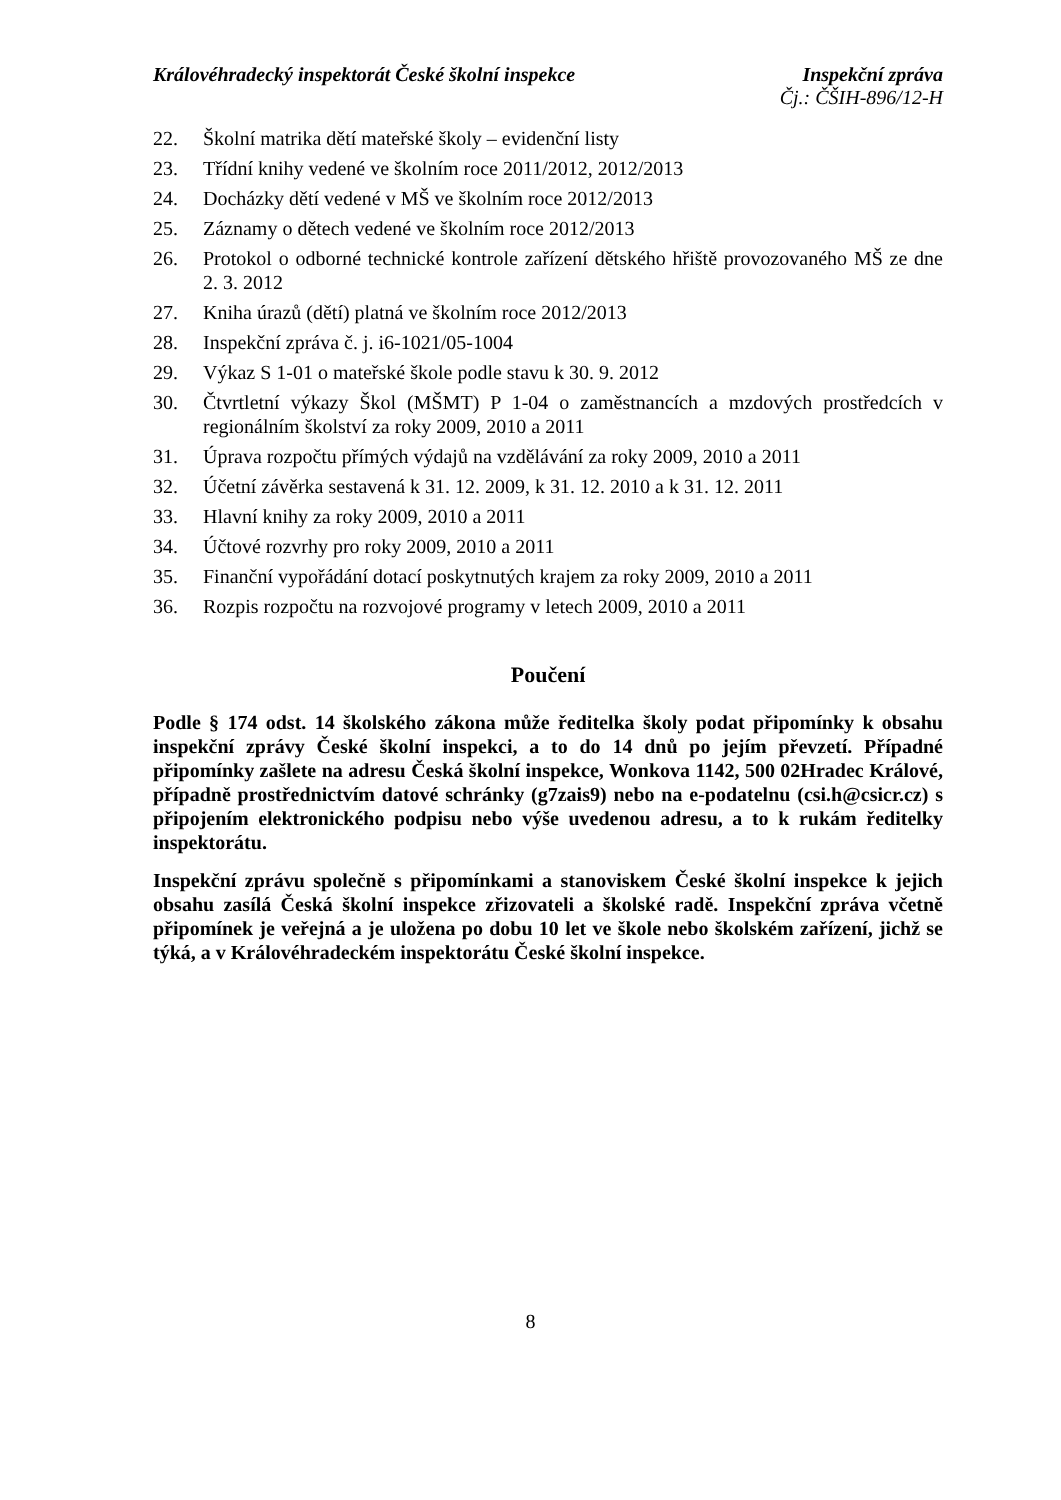Královéhradecký inspektorát České školní inspekce Inspekční zpráva
Čj.: ČŠIH-896/12-H
22. Školní matrika dětí mateřské školy – evidenční listy
23. Třídní knihy vedené ve školním roce 2011/2012, 2012/2013
24. Docházky dětí vedené v MŠ ve školním roce 2012/2013
25. Záznamy o dětech vedené ve školním roce 2012/2013
26. Protokol o odborné technické kontrole zařízení dětského hřiště provozovaného MŠ ze dne 2. 3. 2012
27. Kniha úrazů (dětí) platná ve školním roce 2012/2013
28. Inspekční zpráva č. j. i6-1021/05-1004
29. Výkaz S 1-01 o mateřské škole podle stavu k 30. 9. 2012
30. Čtvrtletní výkazy Škol (MŠMT) P 1-04 o zaměstnancích a mzdových prostředcích v regionálním školství za roky 2009, 2010 a 2011
31. Úprava rozpočtu přímých výdajů na vzdělávání za roky 2009, 2010 a 2011
32. Účetní závěrka sestavená k 31. 12. 2009, k 31. 12. 2010 a k 31. 12. 2011
33. Hlavní knihy za roky 2009, 2010 a 2011
34. Účtové rozvrhy pro roky 2009, 2010 a 2011
35. Finanční vypořádání dotací poskytnutých krajem za roky 2009, 2010 a 2011
36. Rozpis rozpočtu na rozvojové programy v letech 2009, 2010 a 2011
Poučení
Podle § 174 odst. 14 školského zákona může ředitelka školy podat připomínky k obsahu inspekční zprávy České školní inspekci, a to do 14 dnů po jejím převzetí. Případné připomínky zašlete na adresu Česká školní inspekce, Wonkova 1142, 500 02Hradec Králové, případně prostřednictvím datové schránky (g7zais9) nebo na e-podatelnu (csi.h@csicr.cz) s připojením elektronického podpisu nebo výše uvedenou adresu, a to k rukám ředitelky inspektorátu.
Inspekční zprávu společně s připomínkami a stanoviskem České školní inspekce k jejich obsahu zasílá Česká školní inspekce zřizovateli a školské radě. Inspekční zpráva včetně připomínek je veřejná a je uložena po dobu 10 let ve škole nebo školském zařízení, jichž se týká, a v Královéhradeckém inspektorátu České školní inspekce.
8